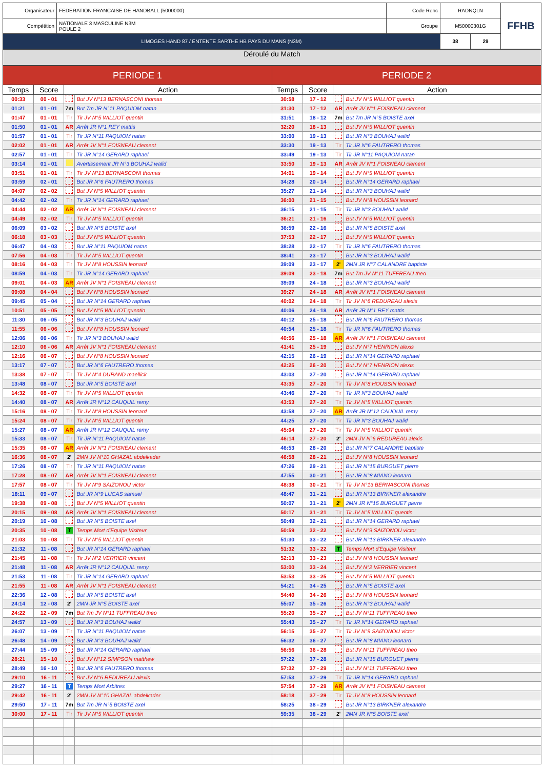| Organisateur | FEDERATION FRANCAISE DE HANDBALL (5000000) | Code Renc | RADNQLN | | FFHB |
| Compétition | NATIONALE 3 MASCULINE N3M POULE 2 | Groupe | M50000301G | | |
| LIMOGES HAND 87 / ENTENTE SARTHE HB PAYS DU MANS (N3M) | | | 38 | 29 | |
Déroulé du Match
| PERIODE 1 | | | | PERIODE 2 | | | |
| --- | --- | --- | --- | --- | --- | --- | --- |
| Temps | Score | Action | | Temps | Score | Action | |
| 00:33 | 00 - 01 | | But JV N°13 BERNASCONI thomas | 30:58 | 17 - 12 | | But JV N°5 WILLIOT quentin |
| 01:21 | 01 - 01 | 7m | But 7m JR N°11 PAQUIOM natan | 31:30 | 17 - 12 | AR | Arrêt JV N°1 FOISNEAU clement |
| 01:47 | 01 - 01 | Tir | Tir JV N°5 WILLIOT quentin | 31:51 | 18 - 12 | 7m | But 7m JR N°5 BOISTE axel |
| 01:50 | 01 - 01 | AR | Arrêt JR N°1 REY mattis | 32:20 | 18 - 13 | | But JV N°5 WILLIOT quentin |
| 01:57 | 01 - 01 | Tir | Tir JR N°11 PAQUIOM natan | 33:00 | 19 - 13 | | But JR N°3 BOUHAJ walid |
| 02:02 | 01 - 01 | AR | Arrêt JV N°1 FOISNEAU clement | 33:30 | 19 - 13 | Tir | Tir JR N°6 FAUTRERO thomas |
| 02:57 | 01 - 01 | Tir | Tir JR N°14 GERARD raphael | 33:49 | 19 - 13 | Tir | Tir JR N°11 PAQUIOM natan |
| 03:14 | 01 - 01 | | Avertissement JR N°3 BOUHAJ walid | 33:50 | 19 - 13 | AR | Arrêt JV N°1 FOISNEAU clement |
| 03:51 | 01 - 01 | Tir | Tir JV N°13 BERNASCONI thomas | 34:01 | 19 - 14 | | But JV N°5 WILLIOT quentin |
| 03:59 | 02 - 01 | | But JR N°6 FAUTRERO thomas | 34:28 | 20 - 14 | | But JR N°14 GERARD raphael |
| 04:07 | 02 - 02 | | But JV N°5 WILLIOT quentin | 35:27 | 21 - 14 | | But JR N°3 BOUHAJ walid |
| 04:42 | 02 - 02 | Tir | Tir JR N°14 GERARD raphael | 36:00 | 21 - 15 | | But JV N°8 HOUSSIN leonard |
| 04:44 | 02 - 02 | AR | Arrêt JV N°1 FOISNEAU clement | 36:15 | 21 - 15 | Tir | Tir JR N°3 BOUHAJ walid |
| 04:49 | 02 - 02 | Tir | Tir JV N°5 WILLIOT quentin | 36:21 | 21 - 16 | | But JV N°5 WILLIOT quentin |
| 06:09 | 03 - 02 | | But JR N°5 BOISTE axel | 36:59 | 22 - 16 | | But JR N°5 BOISTE axel |
| 06:18 | 03 - 03 | | But JV N°5 WILLIOT quentin | 37:53 | 22 - 17 | | But JV N°5 WILLIOT quentin |
| 06:47 | 04 - 03 | | But JR N°11 PAQUIOM natan | 38:28 | 22 - 17 | Tir | Tir JR N°6 FAUTRERO thomas |
| 07:56 | 04 - 03 | Tir | Tir JV N°5 WILLIOT quentin | 38:41 | 23 - 17 | | But JR N°3 BOUHAJ walid |
| 08:16 | 04 - 03 | Tir | Tir JV N°8 HOUSSIN leonard | 39:09 | 23 - 17 | 2' | 2MN JR N°7 CALANDRE baptiste |
| 08:59 | 04 - 03 | Tir | Tir JR N°14 GERARD raphael | 39:09 | 23 - 18 | 7m | But 7m JV N°11 TUFFREAU theo |
| 09:01 | 04 - 03 | AR | Arrêt JV N°1 FOISNEAU clement | 39:09 | 24 - 18 | | But JR N°3 BOUHAJ walid |
| 09:08 | 04 - 04 | | But JV N°8 HOUSSIN leonard | 39:27 | 24 - 18 | AR | Arrêt JV N°1 FOISNEAU clement |
| 09:45 | 05 - 04 | | But JR N°14 GERARD raphael | 40:02 | 24 - 18 | Tir | Tir JV N°6 REDUREAU alexis |
| 10:51 | 05 - 05 | | But JV N°5 WILLIOT quentin | 40:06 | 24 - 18 | AR | Arrêt JR N°1 REY mattis |
| 11:30 | 06 - 05 | | But JR N°3 BOUHAJ walid | 40:12 | 25 - 18 | | But JR N°6 FAUTRERO thomas |
| 11:55 | 06 - 06 | | But JV N°8 HOUSSIN leonard | 40:54 | 25 - 18 | Tir | Tir JR N°6 FAUTRERO thomas |
| 12:06 | 06 - 06 | Tir | Tir JR N°3 BOUHAJ walid | 40:56 | 25 - 18 | AR | Arrêt JV N°1 FOISNEAU clement |
| 12:10 | 06 - 06 | AR | Arrêt JV N°1 FOISNEAU clement | 41:41 | 25 - 19 | | But JV N°7 HENRION alexis |
| 12:16 | 06 - 07 | | But JV N°8 HOUSSIN leonard | 42:15 | 26 - 19 | | But JR N°14 GERARD raphael |
| 13:17 | 07 - 07 | | But JR N°6 FAUTRERO thomas | 42:25 | 26 - 20 | | But JV N°7 HENRION alexis |
| 13:38 | 07 - 07 | Tir | Tir JV N°4 DURAND maellick | 43:03 | 27 - 20 | | But JR N°14 GERARD raphael |
| 13:48 | 08 - 07 | | But JR N°5 BOISTE axel | 43:35 | 27 - 20 | Tir | Tir JV N°8 HOUSSIN leonard |
| 14:32 | 08 - 07 | Tir | Tir JV N°5 WILLIOT quentin | 43:46 | 27 - 20 | Tir | Tir JR N°3 BOUHAJ walid |
| 14:40 | 08 - 07 | AR | Arrêt JR N°12 CAUQUIL remy | 43:53 | 27 - 20 | Tir | Tir JV N°5 WILLIOT quentin |
| 15:16 | 08 - 07 | Tir | Tir JV N°8 HOUSSIN leonard | 43:58 | 27 - 20 | AR | Arrêt JR N°12 CAUQUIL remy |
| 15:24 | 08 - 07 | Tir | Tir JV N°5 WILLIOT quentin | 44:25 | 27 - 20 | Tir | Tir JR N°3 BOUHAJ walid |
| 15:27 | 08 - 07 | AR | Arrêt JR N°12 CAUQUIL remy | 45:04 | 27 - 20 | Tir | Tir JV N°5 WILLIOT quentin |
| 15:33 | 08 - 07 | Tir | Tir JR N°11 PAQUIOM natan | 46:14 | 27 - 20 | 2' | 2MN JV N°6 REDUREAU alexis |
| 15:35 | 08 - 07 | AR | Arrêt JV N°1 FOISNEAU clement | 46:53 | 28 - 20 | | But JR N°7 CALANDRE baptiste |
| 16:36 | 08 - 07 | 2' | 2MN JV N°10 GHAZAL abdelkader | 46:58 | 28 - 21 | | But JV N°8 HOUSSIN leonard |
| 17:26 | 08 - 07 | Tir | Tir JR N°11 PAQUIOM natan | 47:26 | 29 - 21 | | But JR N°15 BURGUET pierre |
| 17:28 | 08 - 07 | AR | Arrêt JV N°1 FOISNEAU clement | 47:55 | 30 - 21 | | But JR N°8 MIANO leonard |
| 17:57 | 08 - 07 | Tir | Tir JV N°9 SAIZONOU victor | 48:38 | 30 - 21 | Tir | Tir JV N°13 BERNASCONI thomas |
| 18:11 | 09 - 07 | | But JR N°9 LUCAS samuel | 48:47 | 31 - 21 | | But JR N°13 BIRKNER alexandre |
| 19:38 | 09 - 08 | | But JV N°5 WILLIOT quentin | 50:07 | 31 - 21 | 2' | 2MN JR N°15 BURGUET pierre |
| 20:15 | 09 - 08 | AR | Arrêt JV N°1 FOISNEAU clement | 50:17 | 31 - 21 | Tir | Tir JV N°5 WILLIOT quentin |
| 20:19 | 10 - 08 | | But JR N°5 BOISTE axel | 50:49 | 32 - 21 | | But JR N°14 GERARD raphael |
| 20:35 | 10 - 08 | T | Temps Mort d'Equipe Visiteur | 50:59 | 32 - 22 | | But JV N°9 SAIZONOU victor |
| 21:03 | 10 - 08 | Tir | Tir JV N°5 WILLIOT quentin | 51:30 | 33 - 22 | | But JR N°13 BIRKNER alexandre |
| 21:32 | 11 - 08 | | But JR N°14 GERARD raphael | 51:32 | 33 - 22 | T | Temps Mort d'Equipe Visiteur |
| 21:45 | 11 - 08 | Tir | Tir JV N°2 VERRIER vincent | 52:13 | 33 - 23 | | But JV N°8 HOUSSIN leonard |
| 21:48 | 11 - 08 | AR | Arrêt JR N°12 CAUQUIL remy | 53:00 | 33 - 24 | | But JV N°2 VERRIER vincent |
| 21:53 | 11 - 08 | Tir | Tir JR N°14 GERARD raphael | 53:53 | 33 - 25 | | But JV N°5 WILLIOT quentin |
| 21:55 | 11 - 08 | AR | Arrêt JV N°1 FOISNEAU clement | 54:21 | 34 - 25 | | But JR N°5 BOISTE axel |
| 22:36 | 12 - 08 | | But JR N°5 BOISTE axel | 54:40 | 34 - 26 | | But JV N°8 HOUSSIN leonard |
| 24:14 | 12 - 08 | 2' | 2MN JR N°5 BOISTE axel | 55:07 | 35 - 26 | | But JR N°3 BOUHAJ walid |
| 24:22 | 12 - 09 | 7m | But 7m JV N°11 TUFFREAU theo | 55:20 | 35 - 27 | | But JV N°11 TUFFREAU theo |
| 24:57 | 13 - 09 | | But JR N°3 BOUHAJ walid | 55:43 | 35 - 27 | Tir | Tir JR N°14 GERARD raphael |
| 26:07 | 13 - 09 | Tir | Tir JR N°11 PAQUIOM natan | 56:15 | 35 - 27 | Tir | Tir JV N°9 SAIZONOU victor |
| 26:48 | 14 - 09 | | But JR N°3 BOUHAJ walid | 56:32 | 36 - 27 | | But JR N°8 MIANO leonard |
| 27:44 | 15 - 09 | | But JR N°14 GERARD raphael | 56:56 | 36 - 28 | | But JV N°11 TUFFREAU theo |
| 28:21 | 15 - 10 | | But JV N°12 SIMPSON matthew | 57:22 | 37 - 28 | | But JR N°15 BURGUET pierre |
| 28:49 | 16 - 10 | | But JR N°6 FAUTRERO thomas | 57:32 | 37 - 29 | | But JV N°11 TUFFREAU theo |
| 29:10 | 16 - 11 | | But JV N°6 REDUREAU alexis | 57:53 | 37 - 29 | Tir | Tir JR N°14 GERARD raphael |
| 29:27 | 16 - 11 | T | Temps Mort Arbitres | 57:54 | 37 - 29 | AR | Arrêt JV N°1 FOISNEAU clement |
| 29:42 | 16 - 11 | 2' | 2MN JV N°10 GHAZAL abdelkader | 58:18 | 37 - 29 | Tir | Tir JV N°8 HOUSSIN leonard |
| 29:50 | 17 - 11 | 7m | But 7m JR N°5 BOISTE axel | 58:25 | 38 - 29 | | But JR N°13 BIRKNER alexandre |
| 30:00 | 17 - 11 | Tir | Tir JV N°5 WILLIOT quentin | 59:35 | 38 - 29 | 2' | 2MN JR N°5 BOISTE axel |